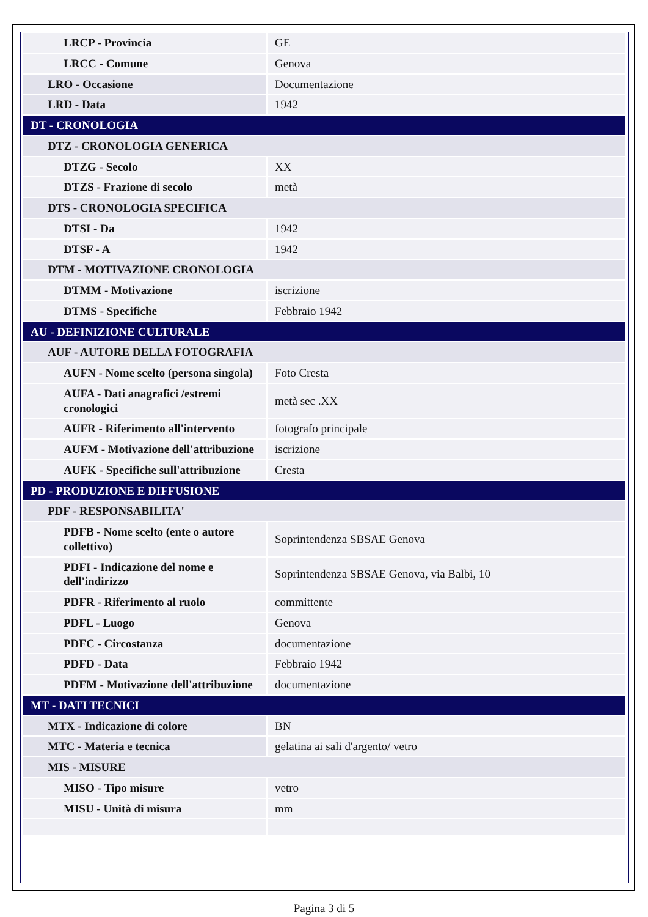| LRCP - Provincia | GE |
| LRCC - Comune | Genova |
| LRO - Occasione | Documentazione |
| LRD - Data | 1942 |
| DT - CRONOLOGIA | |
| DTZ - CRONOLOGIA GENERICA | |
| DTZG - Secolo | XX |
| DTZS - Frazione di secolo | metà |
| DTS - CRONOLOGIA SPECIFICA | |
| DTSI - Da | 1942 |
| DTSF - A | 1942 |
| DTM - MOTIVAZIONE CRONOLOGIA | |
| DTMM - Motivazione | iscrizione |
| DTMS - Specifiche | Febbraio 1942 |
| AU - DEFINIZIONE CULTURALE | |
| AUF - AUTORE DELLA FOTOGRAFIA | |
| AUFN - Nome scelto (persona singola) | Foto Cresta |
| AUFA - Dati anagrafici /estremi cronologici | metà sec .XX |
| AUFR - Riferimento all'intervento | fotografo principale |
| AUFM - Motivazione dell'attribuzione | iscrizione |
| AUFK - Specifiche sull'attribuzione | Cresta |
| PD - PRODUZIONE E DIFFUSIONE | |
| PDF - RESPONSABILITA' | |
| PDFB - Nome scelto (ente o autore collettivo) | Soprintendenza SBSAE Genova |
| PDFI - Indicazione del nome e dell'indirizzo | Soprintendenza SBSAE Genova, via Balbi, 10 |
| PDFR - Riferimento al ruolo | committente |
| PDFL - Luogo | Genova |
| PDFC - Circostanza | documentazione |
| PDFD - Data | Febbraio 1942 |
| PDFM - Motivazione dell'attribuzione | documentazione |
| MT - DATI TECNICI | |
| MTX - Indicazione di colore | BN |
| MTC - Materia e tecnica | gelatina ai sali d'argento/ vetro |
| MIS - MISURE | |
| MISO - Tipo misure | vetro |
| MISU - Unità di misura | mm |
Pagina 3 di 5